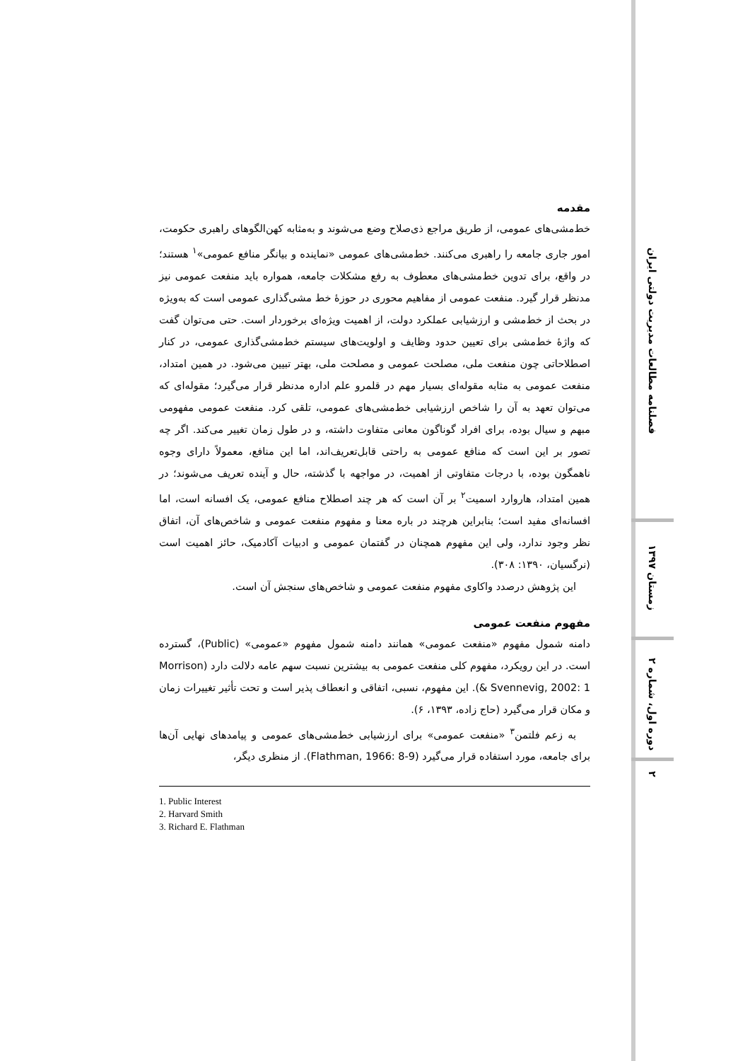فصلنامه مطالعات مدیریت دولتی ایران
زمستان ۱۳۹۷
دوره اول، شماره ۲
۲
مقدمه
خط‌مشی‌های عمومی، از طریق مراجع ذی‌صلاح وضع می‌شوند و به‌مثابه کهن‌الگوهای راهبری حکومت، امور جاری جامعه را راهبری می‌کنند. خط‌مشی‌های عمومی «نماینده و بیانگر منافع عمومی»<sup>۱</sup> هستند؛ در واقع، برای تدوین خط‌مشی‌های معطوف به رفع مشکلات جامعه، همواره باید منفعت عمومی نیز مدنظر قرار گیرد. منفعت عمومی از مفاهیم محوری در حوزهٔ خط مشی‌گذاری عمومی است که به‌ویژه در بحث از خط‌مشی و ارزشیابی عملکرد دولت، از اهمیت ویژه‌ای برخوردار است. حتی می‌توان گفت که واژهٔ خط‌مشی برای تعیین حدود وظایف و اولویت‌های سیستم خط‌مشی‌گذاری عمومی، در کنار اصطلاحاتی چون منفعت ملی، مصلحت عمومی و مصلحت ملی، بهتر تبیین می‌شود. در همین امتداد، منفعت عمومی به مثابه مقوله‌ای بسیار مهم در قلمرو علم اداره مدنظر قرار می‌گیرد؛ مقوله‌ای که می‌توان تعهد به آن را شاخص ارزشیابی خط‌مشی‌های عمومی، تلقی کرد. منفعت عمومی مفهومی مبهم و سیال بوده، برای افراد گوناگون معانی متفاوت داشته، و در طول زمان تغییر می‌کند. اگر چه تصور بر این است که منافع عمومی به راحتی قابل‌تعریف‌اند، اما این منافع، معمولاً دارای وجوه ناهمگون بوده، با درجات متفاوتی از اهمیت، در مواجهه با گذشته، حال و آینده تعریف می‌شوند؛ در همین امتداد، هاروارد اسمیت<sup>۲</sup> بر آن است که هر چند اصطلاح منافع عمومی، یک افسانه است، اما افسانه‌ای مفید است؛ بنابراین هرچند در باره معنا و مفهوم منفعت عمومی و شاخص‌های آن، اتفاق نظر وجود ندارد، ولی این مفهوم همچنان در گفتمان عمومی و ادبیات آکادمیک، حائز اهمیت است (نرگسیان، ۱۳۹۰: ۳۰۸).
این پژوهش درصدد واکاوی مفهوم منفعت عمومی و شاخص‌های سنجش آن است.
مفهوم منفعت عمومی
دامنه شمول مفهوم «منفعت عمومی» همانند دامنه شمول مفهوم «عمومی» (Public)، گسترده است. در این رویکرد، مفهوم کلی منفعت عمومی به بیشترین نسبت سهم عامه دلالت دارد (Morrison & Svennevig, 2002: 1). این مفهوم، نسبی، اتفاقی و انعطاف پذیر است و تحت تأثیر تغییرات زمان و مکان قرار می‌گیرد (حاج زاده، ۱۳۹۳، ۶).
به زعم فلتمن<sup>۳</sup> «منفعت عمومی» برای ارزشیابی خط‌مشی‌های عمومی و پیامدهای نهایی آن‌ها برای جامعه، مورد استفاده قرار می‌گیرد (Flathman, 1966: 8-9). از منظری دیگر،
1. Public Interest
2. Harvard Smith
3. Richard E. Flathman